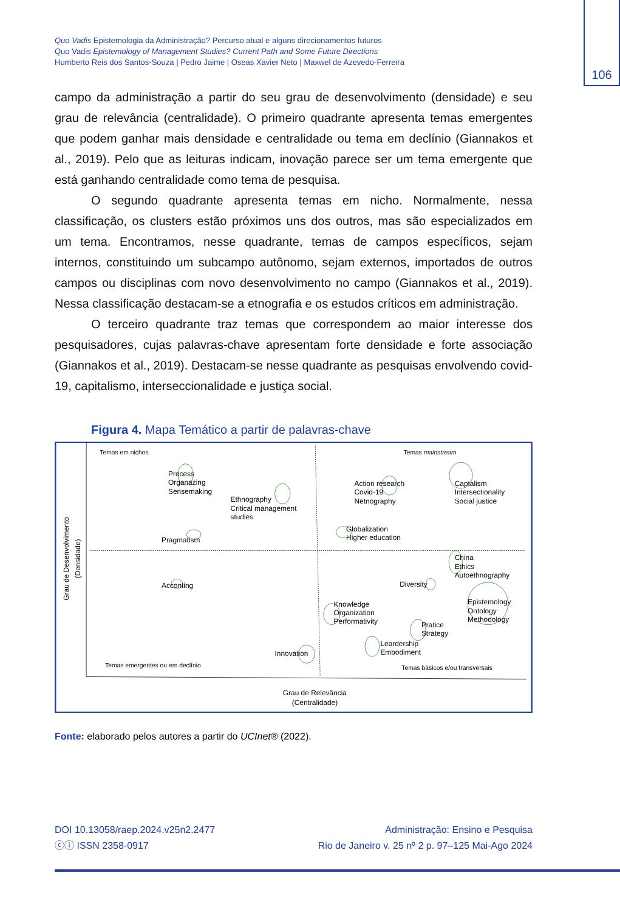Quo Vadis Epistemologia da Administração? Percurso atual e alguns direcionamentos futuros
Quo Vadis Epistemology of Management Studies? Current Path and Some Future Directions
Humberto Reis dos Santos-Souza | Pedro Jaime | Oseas Xavier Neto | Maxwel de Azevedo-Ferreira
106
campo da administração a partir do seu grau de desenvolvimento (densidade) e seu grau de relevância (centralidade). O primeiro quadrante apresenta temas emergentes que podem ganhar mais densidade e centralidade ou tema em declínio (Giannakos et al., 2019). Pelo que as leituras indicam, inovação parece ser um tema emergente que está ganhando centralidade como tema de pesquisa.
O segundo quadrante apresenta temas em nicho. Normalmente, nessa classificação, os clusters estão próximos uns dos outros, mas são especializados em um tema. Encontramos, nesse quadrante, temas de campos específicos, sejam internos, constituindo um subcampo autônomo, sejam externos, importados de outros campos ou disciplinas com novo desenvolvimento no campo (Giannakos et al., 2019). Nessa classificação destacam-se a etnografia e os estudos críticos em administração.
O terceiro quadrante traz temas que correspondem ao maior interesse dos pesquisadores, cujas palavras-chave apresentam forte densidade e forte associação (Giannakos et al., 2019). Destacam-se nesse quadrante as pesquisas envolvendo covid-19, capitalismo, interseccionalidade e justiça social.
Figura 4. Mapa Temático a partir de palavras-chave
Temas em nichos
Temas mainstream
Process
Organazing
Sensemaking
Ethnography
Critical management
studies
Pragmatism
Action research
Covid-19
Netnography
Captalism
Intersectionality
Social justice
Globalization
Higher education
China
Ethics
Autoethnography
Acconting
Diversity
Epistemology
Ontology
Methodology
Knowledge
Organization
Performativity
Pratice
Strategy
Leardership
Embodiment
Innovation
Temas emergentes ou em declínio
Temas básicos e/ou transversais
Grau de Relevância
(Centralidade)
Grau de Desenvolvimento
(Densidade)
Fonte: elaborado pelos autores a partir do UCInet® (2022).
DOI 10.13058/raep.2024.v25n2.2477
ⓒⓘ ISSN 2358-0917
Administração: Ensino e Pesquisa
Rio de Janeiro v. 25 nº 2 p. 97–125 Mai-Ago 2024